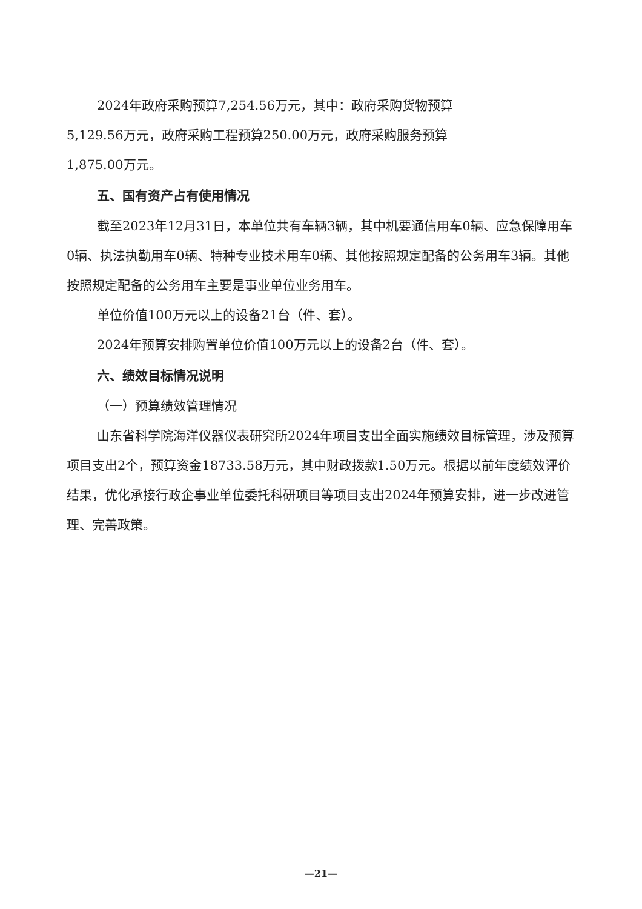2024年政府采购预算7,254.56万元，其中：政府采购货物预算
5,129.56万元，政府采购工程预算250.00万元，政府采购服务预算
1,875.00万元。
五、国有资产占有使用情况
截至2023年12月31日，本单位共有车辆3辆，其中机要通信用车0辆、应急保障用车0辆、执法执勤用车0辆、特种专业技术用车0辆、其他按照规定配备的公务用车3辆。其他按照规定配备的公务用车主要是事业单位业务用车。
单位价值100万元以上的设备21台（件、套）。
2024年预算安排购置单位价值100万元以上的设备2台（件、套）。
六、绩效目标情况说明
（一）预算绩效管理情况
山东省科学院海洋仪器仪表研究所2024年项目支出全面实施绩效目标管理，涉及预算项目支出2个，预算资金18733.58万元，其中财政拨款1.50万元。根据以前年度绩效评价结果，优化承接行政企事业单位委托科研项目等项目支出2024年预算安排，进一步改进管理、完善政策。
—21—